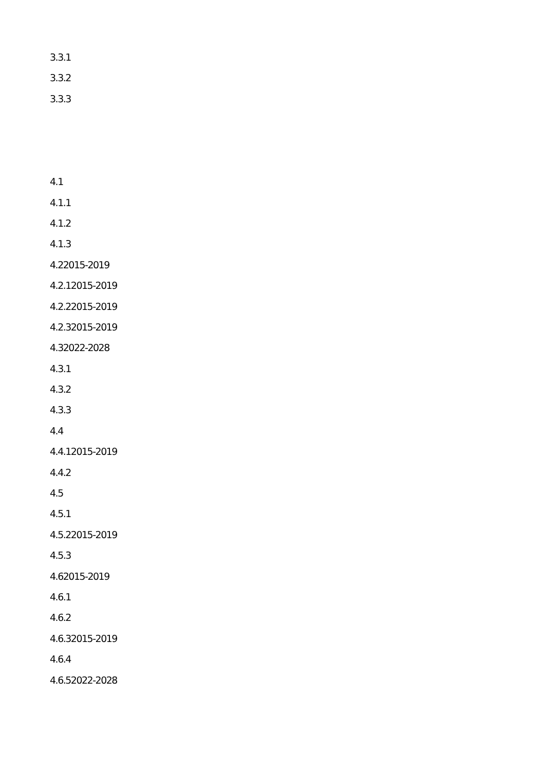3.3.1
3.3.2
3.3.3
4.1
4.1.1
4.1.2
4.1.3
4.22015-2019
4.2.12015-2019
4.2.22015-2019
4.2.32015-2019
4.32022-2028
4.3.1
4.3.2
4.3.3
4.4
4.4.12015-2019
4.4.2
4.5
4.5.1
4.5.22015-2019
4.5.3
4.62015-2019
4.6.1
4.6.2
4.6.32015-2019
4.6.4
4.6.52022-2028